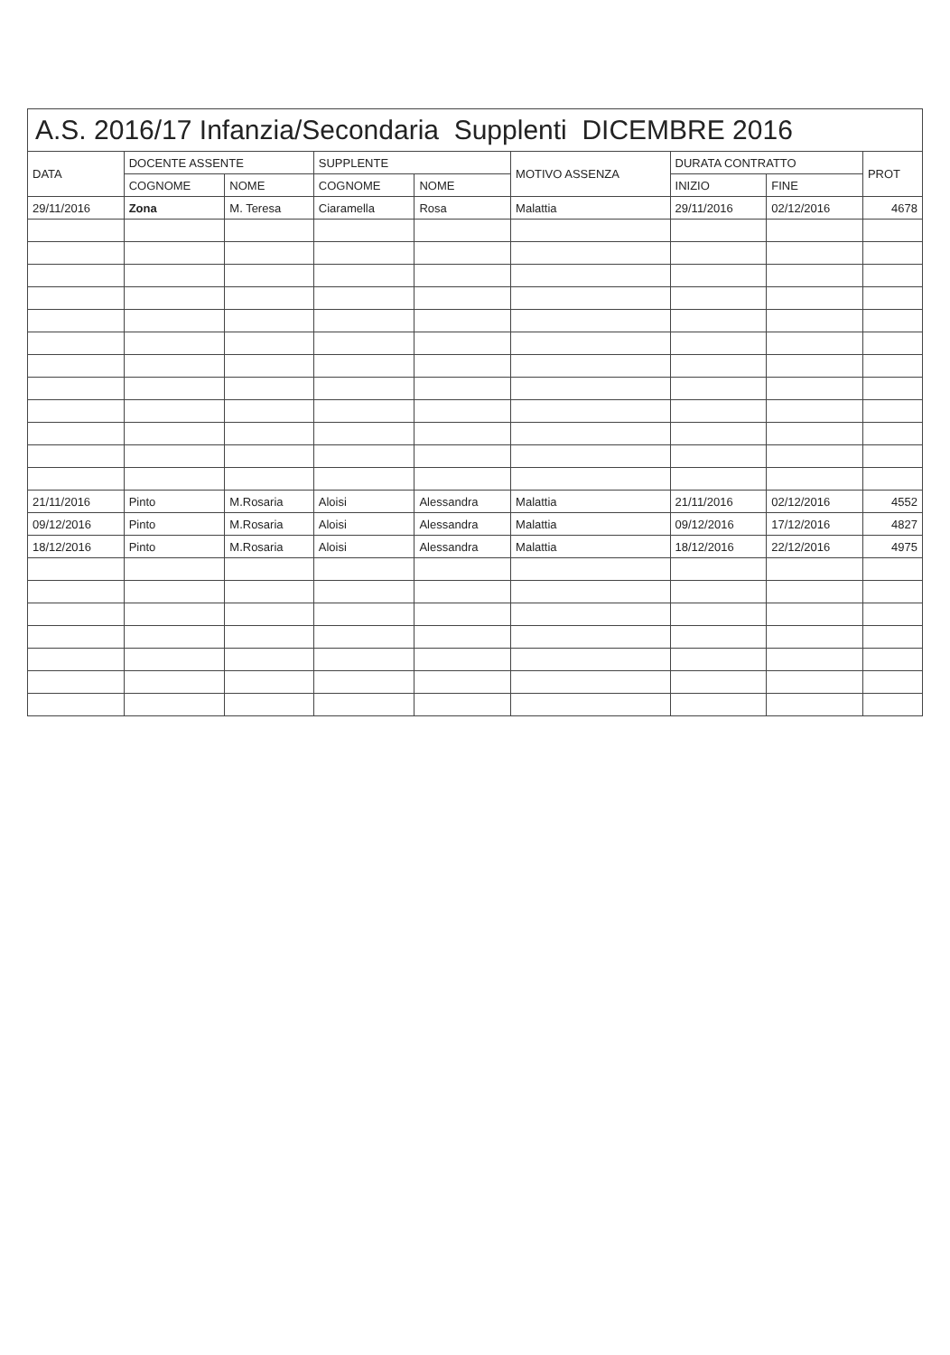A.S. 2016/17 Infanzia/Secondaria Supplenti DICEMBRE 2016
| DATA | DOCENTE ASSENTE | | SUPPLENTE | | MOTIVO ASSENZA | DURATA CONTRATTO | | PROT |
| --- | --- | --- | --- | --- | --- | --- | --- | --- |
| | COGNOME | NOME | COGNOME | NOME | | INIZIO | FINE | |
| 29/11/2016 | Zona | M. Teresa | Ciaramella | Rosa | Malattia | 29/11/2016 | 02/12/2016 | 4678 |
| 21/11/2016 | Pinto | M.Rosaria | Aloisi | Alessandra | Malattia | 21/11/2016 | 02/12/2016 | 4552 |
| 09/12/2016 | Pinto | M.Rosaria | Aloisi | Alessandra | Malattia | 09/12/2016 | 17/12/2016 | 4827 |
| 18/12/2016 | Pinto | M.Rosaria | Aloisi | Alessandra | Malattia | 18/12/2016 | 22/12/2016 | 4975 |